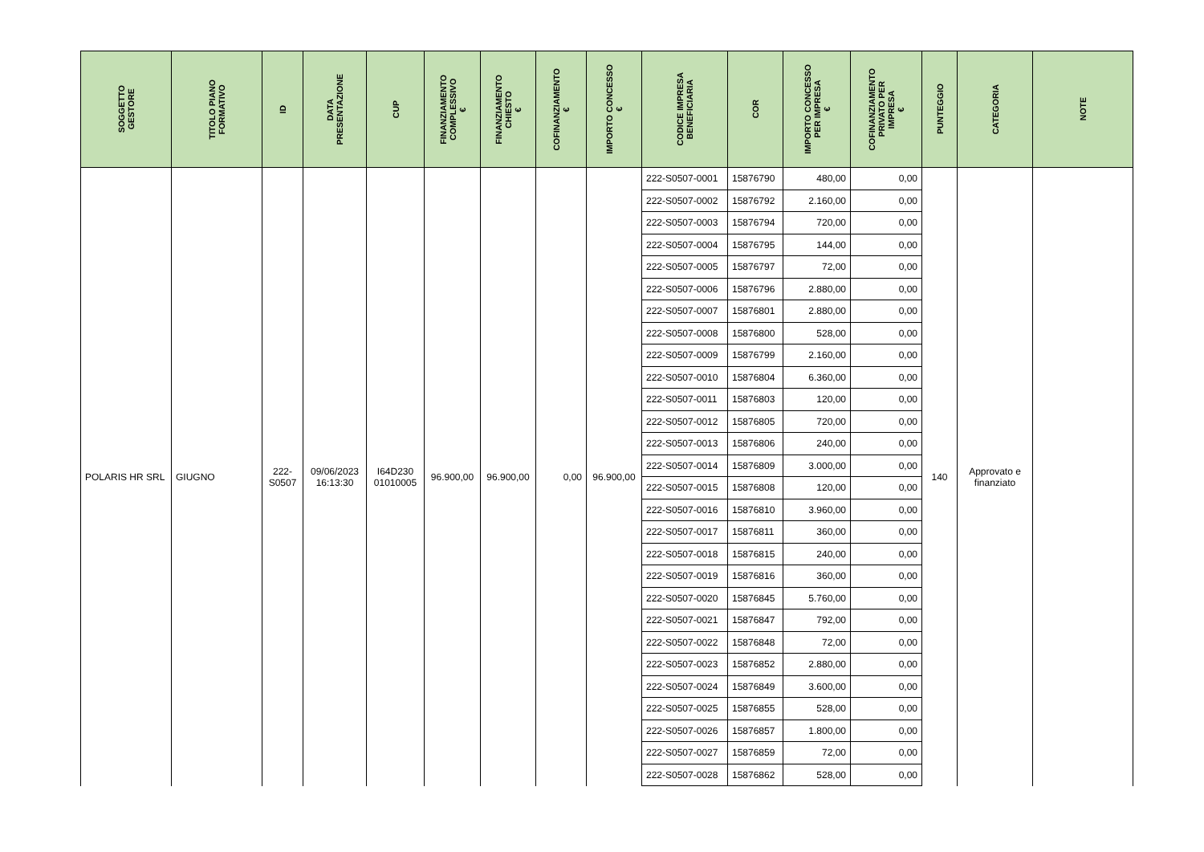| SOGGETTO GESTORE | TITOLO PIANO FORMATIVO | ID | DATA PRESENTAZIONE | CUP | FINANZIAMENTO COMPLESSIVO € | FINANZIAMENTO CHIESTO € | COFINANZIAMENTO € | IMPORTO CONCESSO € | CODICE IMPRESA BENEFICIARIA | COR | IMPORTO CONCESSO PER IMPRESA € | COFINANZIAMENTO PRIVATO PER IMPRESA € | PUNTEGGIO | CATEGORIA | NOTE |
| --- | --- | --- | --- | --- | --- | --- | --- | --- | --- | --- | --- | --- | --- | --- | --- |
| POLARIS HR SRL | GIUGNO | 222- S0507 | 09/06/2023 16:13:30 | I64D230 01010005 | 96.900,00 | 96.900,00 | 0,00 | 96.900,00 | 222-S0507-0001 | 15876790 | 480,00 | 0,00 | 140 | Approvato e finanziato | |
| | | | | | | | | | 222-S0507-0002 | 15876792 | 2.160,00 | 0,00 | | | |
| | | | | | | | | | 222-S0507-0003 | 15876794 | 720,00 | 0,00 | | | |
| | | | | | | | | | 222-S0507-0004 | 15876795 | 144,00 | 0,00 | | | |
| | | | | | | | | | 222-S0507-0005 | 15876797 | 72,00 | 0,00 | | | |
| | | | | | | | | | 222-S0507-0006 | 15876796 | 2.880,00 | 0,00 | | | |
| | | | | | | | | | 222-S0507-0007 | 15876801 | 2.880,00 | 0,00 | | | |
| | | | | | | | | | 222-S0507-0008 | 15876800 | 528,00 | 0,00 | | | |
| | | | | | | | | | 222-S0507-0009 | 15876799 | 2.160,00 | 0,00 | | | |
| | | | | | | | | | 222-S0507-0010 | 15876804 | 6.360,00 | 0,00 | | | |
| | | | | | | | | | 222-S0507-0011 | 15876803 | 120,00 | 0,00 | | | |
| | | | | | | | | | 222-S0507-0012 | 15876805 | 720,00 | 0,00 | | | |
| | | | | | | | | | 222-S0507-0013 | 15876806 | 240,00 | 0,00 | | | |
| | | | | | | | | | 222-S0507-0014 | 15876809 | 3.000,00 | 0,00 | | | |
| | | | | | | | | | 222-S0507-0015 | 15876808 | 120,00 | 0,00 | | | |
| | | | | | | | | | 222-S0507-0016 | 15876810 | 3.960,00 | 0,00 | | | |
| | | | | | | | | | 222-S0507-0017 | 15876811 | 360,00 | 0,00 | | | |
| | | | | | | | | | 222-S0507-0018 | 15876815 | 240,00 | 0,00 | | | |
| | | | | | | | | | 222-S0507-0019 | 15876816 | 360,00 | 0,00 | | | |
| | | | | | | | | | 222-S0507-0020 | 15876845 | 5.760,00 | 0,00 | | | |
| | | | | | | | | | 222-S0507-0021 | 15876847 | 792,00 | 0,00 | | | |
| | | | | | | | | | 222-S0507-0022 | 15876848 | 72,00 | 0,00 | | | |
| | | | | | | | | | 222-S0507-0023 | 15876852 | 2.880,00 | 0,00 | | | |
| | | | | | | | | | 222-S0507-0024 | 15876849 | 3.600,00 | 0,00 | | | |
| | | | | | | | | | 222-S0507-0025 | 15876855 | 528,00 | 0,00 | | | |
| | | | | | | | | | 222-S0507-0026 | 15876857 | 1.800,00 | 0,00 | | | |
| | | | | | | | | | 222-S0507-0027 | 15876859 | 72,00 | 0,00 | | | |
| | | | | | | | | | 222-S0507-0028 | 15876862 | 528,00 | 0,00 | | | |